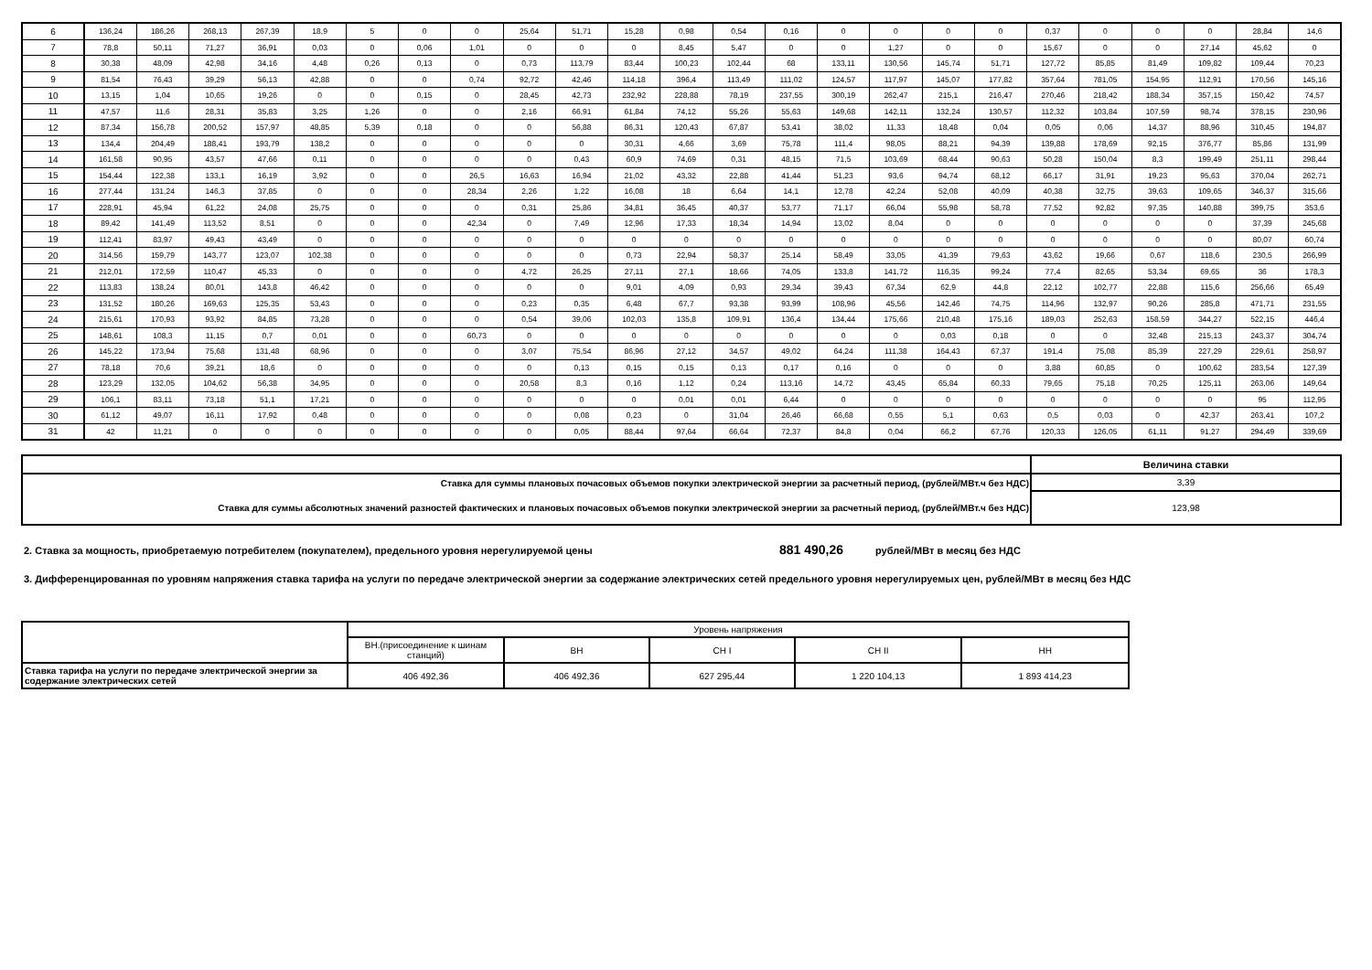| 6 | 136,24 | 186,26 | 268,13 | 267,39 | 18,9 | 5 | 0 | 0 | 25,64 | 51,71 | 15,28 | 0,98 | 0,54 | 0,16 | 0 | 0 | 0 | 0 | 0,37 | 0 | 0 | 0 | 28,84 | 14,6 |
| 7 | 78,8 | 50,11 | 71,27 | 36,91 | 0,03 | 0 | 0,06 | 1,01 | 0 | 0 | 0 | 8,45 | 5,47 | 0 | 0 | 1,27 | 0 | 0 | 15,67 | 0 | 0 | 27,14 | 45,62 | 0 |
| 8 | 30,38 | 48,09 | 42,98 | 34,16 | 4,48 | 0,26 | 0,13 | 0 | 0,73 | 113,79 | 83,44 | 100,23 | 102,44 | 68 | 133,11 | 130,56 | 145,74 | 51,71 | 127,72 | 85,85 | 81,49 | 109,82 | 109,44 | 70,23 |
| 9 | 81,54 | 76,43 | 39,29 | 56,13 | 42,88 | 0 | 0 | 0,74 | 92,72 | 42,46 | 114,18 | 396,4 | 113,49 | 111,02 | 124,57 | 117,97 | 145,07 | 177,82 | 357,64 | 781,05 | 154,95 | 112,91 | 170,56 | 145,16 |
| 10 | 13,15 | 1,04 | 10,65 | 19,26 | 0 | 0 | 0,15 | 0 | 28,45 | 42,73 | 232,92 | 228,88 | 78,19 | 237,55 | 300,19 | 262,47 | 215,1 | 216,47 | 270,46 | 218,42 | 188,34 | 357,15 | 150,42 | 74,57 |
| 11 | 47,57 | 11,6 | 28,31 | 35,83 | 3,25 | 1,26 | 0 | 0 | 2,16 | 66,91 | 61,84 | 74,12 | 55,26 | 55,63 | 149,68 | 142,11 | 132,24 | 130,57 | 112,32 | 103,84 | 107,59 | 98,74 | 378,15 | 230,96 |
| 12 | 87,34 | 156,78 | 200,52 | 157,97 | 48,85 | 5,39 | 0,18 | 0 | 0 | 56,88 | 86,31 | 120,43 | 67,87 | 53,41 | 38,02 | 11,33 | 18,48 | 0,04 | 0,05 | 0,06 | 14,37 | 88,96 | 310,45 | 194,87 |
| 13 | 134,4 | 204,49 | 188,41 | 193,79 | 138,2 | 0 | 0 | 0 | 0 | 0 | 30,31 | 4,66 | 3,69 | 75,78 | 111,4 | 98,05 | 88,21 | 94,39 | 139,88 | 178,69 | 92,15 | 376,77 | 85,86 | 131,99 |
| 14 | 161,58 | 90,95 | 43,57 | 47,66 | 0,11 | 0 | 0 | 0 | 0 | 0,43 | 60,9 | 74,69 | 0,31 | 48,15 | 71,5 | 103,69 | 68,44 | 90,63 | 50,28 | 150,04 | 8,3 | 199,49 | 251,11 | 298,44 |
| 15 | 154,44 | 122,38 | 133,1 | 16,19 | 3,92 | 0 | 0 | 26,5 | 16,63 | 16,94 | 21,02 | 43,32 | 22,88 | 41,44 | 51,23 | 93,6 | 94,74 | 68,12 | 66,17 | 31,91 | 19,23 | 95,63 | 370,04 | 262,71 |
| 16 | 277,44 | 131,24 | 146,3 | 37,85 | 0 | 0 | 0 | 28,34 | 2,26 | 1,22 | 16,08 | 18 | 6,64 | 14,1 | 12,78 | 42,24 | 52,08 | 40,09 | 40,38 | 32,75 | 39,63 | 109,65 | 346,37 | 315,66 |
| 17 | 228,91 | 45,94 | 61,22 | 24,08 | 25,75 | 0 | 0 | 0 | 0,31 | 25,86 | 34,81 | 36,45 | 40,37 | 53,77 | 71,17 | 66,04 | 55,98 | 58,78 | 77,52 | 92,82 | 97,35 | 140,88 | 399,75 | 353,6 |
| 18 | 89,42 | 141,49 | 113,52 | 8,51 | 0 | 0 | 0 | 42,34 | 0 | 7,49 | 12,96 | 17,33 | 18,34 | 14,94 | 13,02 | 8,04 | 0 | 0 | 0 | 0 | 0 | 0 | 37,39 | 245,68 |
| 19 | 112,41 | 83,97 | 49,43 | 43,49 | 0 | 0 | 0 | 0 | 0 | 0 | 0 | 0 | 0 | 0 | 0 | 0 | 0 | 0 | 0 | 0 | 0 | 0 | 80,07 | 60,74 |
| 20 | 314,56 | 159,79 | 143,77 | 123,07 | 102,38 | 0 | 0 | 0 | 0 | 0 | 0,73 | 22,94 | 58,37 | 25,14 | 58,49 | 33,05 | 41,39 | 79,63 | 43,62 | 19,66 | 0,67 | 118,6 | 230,5 | 266,99 |
| 21 | 212,01 | 172,59 | 110,47 | 45,33 | 0 | 0 | 0 | 0 | 4,72 | 26,25 | 27,11 | 27,1 | 18,66 | 74,05 | 133,8 | 141,72 | 116,35 | 99,24 | 77,4 | 82,65 | 53,34 | 69,65 | 36 | 178,3 |
| 22 | 113,83 | 138,24 | 80,01 | 143,8 | 46,42 | 0 | 0 | 0 | 0 | 0 | 9,01 | 4,09 | 0,93 | 29,34 | 39,43 | 67,34 | 62,9 | 44,8 | 22,12 | 102,77 | 22,88 | 115,6 | 256,66 | 65,49 |
| 23 | 131,52 | 180,26 | 169,63 | 125,35 | 53,43 | 0 | 0 | 0 | 0,23 | 0,35 | 6,48 | 67,7 | 93,38 | 93,99 | 108,96 | 45,56 | 142,46 | 74,75 | 114,96 | 132,97 | 90,26 | 285,8 | 471,71 | 231,55 |
| 24 | 215,61 | 170,93 | 93,92 | 84,85 | 73,28 | 0 | 0 | 0 | 0,54 | 39,06 | 102,03 | 135,8 | 109,91 | 136,4 | 134,44 | 175,66 | 210,48 | 175,16 | 189,03 | 252,63 | 158,59 | 344,27 | 522,15 | 446,4 |
| 25 | 148,61 | 108,3 | 11,15 | 0,7 | 0,01 | 0 | 0 | 60,73 | 0 | 0 | 0 | 0 | 0 | 0 | 0 | 0 | 0,03 | 0,18 | 0 | 0 | 32,48 | 215,13 | 243,37 | 304,74 |
| 26 | 145,22 | 173,94 | 75,68 | 131,48 | 68,96 | 0 | 0 | 0 | 3,07 | 75,54 | 86,96 | 27,12 | 34,57 | 49,02 | 64,24 | 111,38 | 164,43 | 67,37 | 191,4 | 75,08 | 85,39 | 227,29 | 229,61 | 258,97 |
| 27 | 78,18 | 70,6 | 39,21 | 18,6 | 0 | 0 | 0 | 0 | 0 | 0,13 | 0,15 | 0,15 | 0,13 | 0,17 | 0,16 | 0 | 0 | 0 | 3,88 | 60,85 | 0 | 100,62 | 283,54 | 127,39 |
| 28 | 123,29 | 132,05 | 104,62 | 56,38 | 34,95 | 0 | 0 | 0 | 20,58 | 8,3 | 0,16 | 1,12 | 0,24 | 113,16 | 14,72 | 43,45 | 65,84 | 60,33 | 79,65 | 75,18 | 70,25 | 125,11 | 263,06 | 149,64 |
| 29 | 106,1 | 83,11 | 73,18 | 51,1 | 17,21 | 0 | 0 | 0 | 0 | 0 | 0 | 0,01 | 0,01 | 6,44 | 0 | 0 | 0 | 0 | 0 | 0 | 0 | 0 | 95 | 112,95 |
| 30 | 61,12 | 49,07 | 16,11 | 17,92 | 0,48 | 0 | 0 | 0 | 0 | 0,08 | 0,23 | 0 | 31,04 | 26,46 | 66,68 | 0,55 | 5,1 | 0,63 | 0,5 | 0,03 | 0 | 42,37 | 263,41 | 107,2 |
| 31 | 42 | 11,21 | 0 | 0 | 0 | 0 | 0 | 0 | 0 | 0,05 | 88,44 | 97,64 | 66,64 | 72,37 | 84,8 | 0,04 | 66,2 | 67,76 | 120,33 | 126,05 | 61,11 | 91,27 | 294,49 | 339,69 |
| | Величина ставки |
| Ставка для суммы плановых почасовых объемов покупки электрической энергии за расчетный период, (рублей/МВт.ч без НДС) | 3,39 |
| Ставка для суммы абсолютных значений разностей фактических и плановых почасовых объемов покупки электрической энергии за расчетный период, (рублей/МВт.ч без НДС) | 123,98 |
2. Ставка за мощность, приобретаемую потребителем (покупателем), предельного уровня нерегулируемой цены 881 490,26 рублей/МВт в месяц без НДС
3. Дифференцированная по уровням напряжения ставка тарифа на услуги по передаче электрической энергии за содержание электрических сетей предельного уровня нерегулируемых цен, рублей/МВт в месяц без НДС
| | Уровень напряжения | | | | |
| | ВН.(присоединение к шинам станций) | ВН | СН I | СН II | НН |
| Ставка тарифа на услуги по передаче электрической энергии за содержание электрических сетей | 406 492,36 | 406 492,36 | 627 295,44 | 1 220 104,13 | 1 893 414,23 |